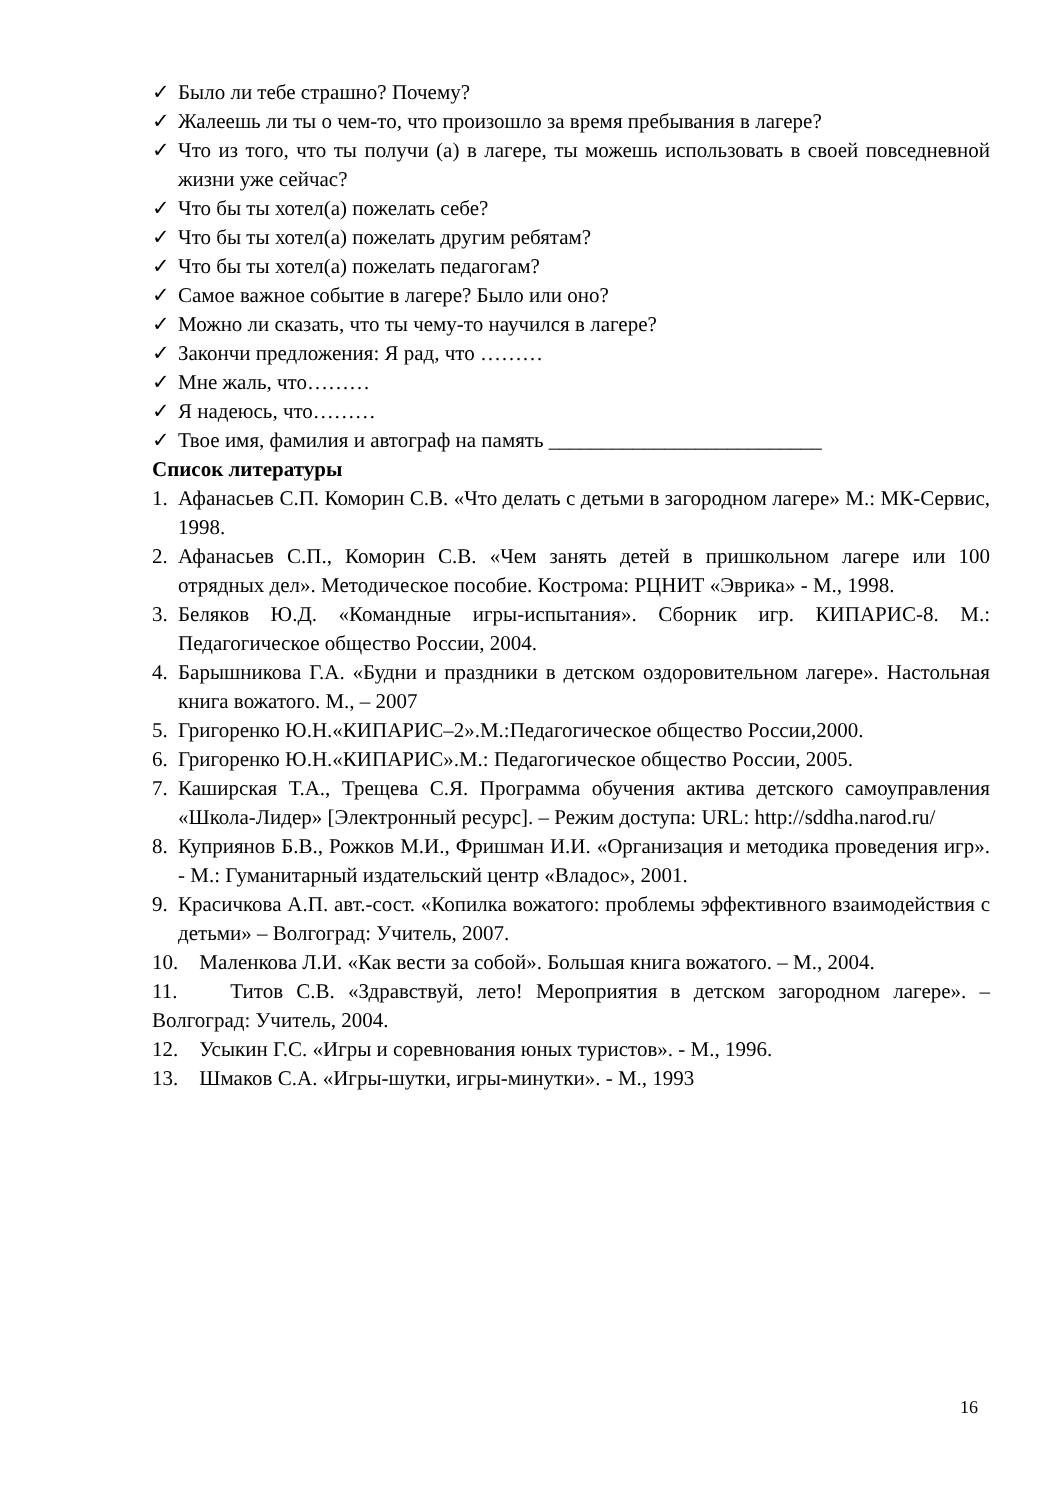✓ Было ли тебе страшно? Почему?
✓ Жалеешь ли ты о чем-то, что произошло за время пребывания в лагере?
✓ Что из того, что ты получи (а) в лагере, ты можешь использовать в своей повседневной жизни уже сейчас?
✓ Что бы ты хотел(а) пожелать себе?
✓ Что бы ты хотел(а) пожелать другим ребятам?
✓ Что бы ты хотел(а) пожелать педагогам?
✓ Самое важное событие в лагере? Было или оно?
✓ Можно ли сказать, что ты чему-то научился в лагере?
✓ Закончи предложения: Я рад, что ………
✓ Мне жаль, что………
✓ Я надеюсь, что………
✓ Твое имя, фамилия и автограф на память __________________________
Список литературы
1. Афанасьев С.П. Коморин С.В. «Что делать с детьми в загородном лагере» М.: МК-Сервис, 1998.
2. Афанасьев С.П., Коморин С.В. «Чем занять детей в пришкольном лагере или 100 отрядных дел». Методическое пособие. Кострома: РЦНИТ «Эврика» - М., 1998.
3. Беляков Ю.Д. «Командные игры-испытания». Сборник игр. КИПАРИС-8. М.: Педагогическое общество России, 2004.
4. Барышникова Г.А. «Будни и праздники в детском оздоровительном лагере». Настольная книга вожатого. М., – 2007
5. Григоренко Ю.Н.«КИПАРИС–2».М.:Педагогическое общество России,2000.
6. Григоренко Ю.Н.«КИПАРИС».М.: Педагогическое общество России, 2005.
7. Каширская Т.А., Трещева С.Я. Программа обучения актива детского самоуправления «Школа-Лидер» [Электронный ресурс]. – Режим доступа: URL: http://sddha.narod.ru/
8. Куприянов Б.В., Рожков М.И., Фришман И.И. «Организация и методика проведения игр». - М.: Гуманитарный издательский центр «Владос», 2001.
9. Красичкова А.П. авт.-сост. «Копилка вожатого: проблемы эффективного взаимодействия с детьми» – Волгоград: Учитель, 2007.
10. Маленкова Л.И. «Как вести за собой». Большая книга вожатого. – М., 2004.
11. Титов С.В. «Здравствуй, лето! Мероприятия в детском загородном лагере». – Волгоград: Учитель, 2004.
12. Усыкин Г.С. «Игры и соревнования юных туристов». - М., 1996.
13. Шмаков С.А. «Игры-шутки, игры-минутки». - М., 1993
16